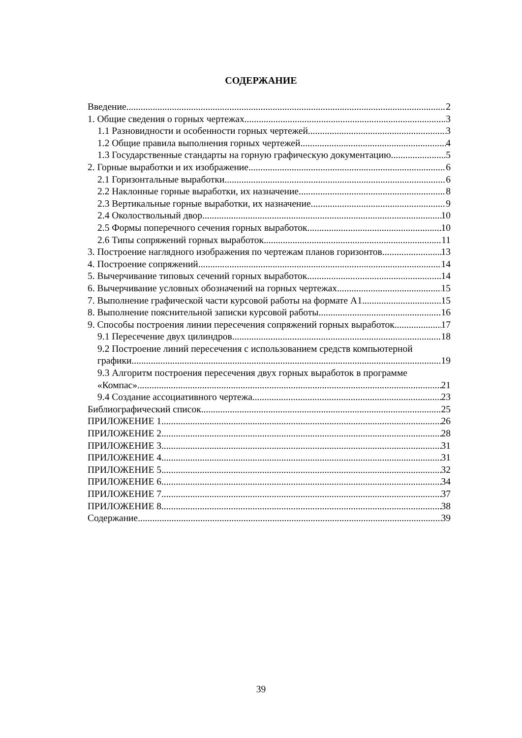СОДЕРЖАНИЕ
Введение 2
1. Общие сведения о горных чертежах 3
1.1 Разновидности и особенности горных чертежей 3
1.2 Общие правила выполнения горных чертежей 4
1.3 Государственные стандарты на горную графическую документацию 5
2. Горные выработки и их изображение 6
2.1 Горизонтальные выработки 6
2.2 Наклонные горные выработки, их назначение 8
2.3 Вертикальные горные выработки, их назначение 9
2.4 Околоствольный двор 10
2.5 Формы поперечного сечения горных выработок 10
2.6 Типы сопряжений горных выработок 11
3. Построение наглядного изображения по чертежам планов горизонтов 13
4. Построение сопряжений 14
5. Вычерчивание типовых сечений горных выработок 14
6. Вычерчивание условных обозначений на горных чертежах 15
7. Выполнение графической части курсовой работы на формате А1 15
8. Выполнение пояснительной записки курсовой работы 16
9. Способы построения линии пересечения сопряжений горных выработок 17
9.1 Пересечение двух цилиндров 18
9.2 Построение линий пересечения с использованием средств компьютерной
графики 19
9.3 Алгоритм построения пересечения двух горных выработок в программе
«Компас» 21
9.4 Создание ассоциативного чертежа 23
Библиографический список 25
ПРИЛОЖЕНИЕ 1 26
ПРИЛОЖЕНИЕ 2 28
ПРИЛОЖЕНИЕ 3 31
ПРИЛОЖЕНИЕ 4 31
ПРИЛОЖЕНИЕ 5 32
ПРИЛОЖЕНИЕ 6 34
ПРИЛОЖЕНИЕ 7 37
ПРИЛОЖЕНИЕ 8 38
Содержание 39
39